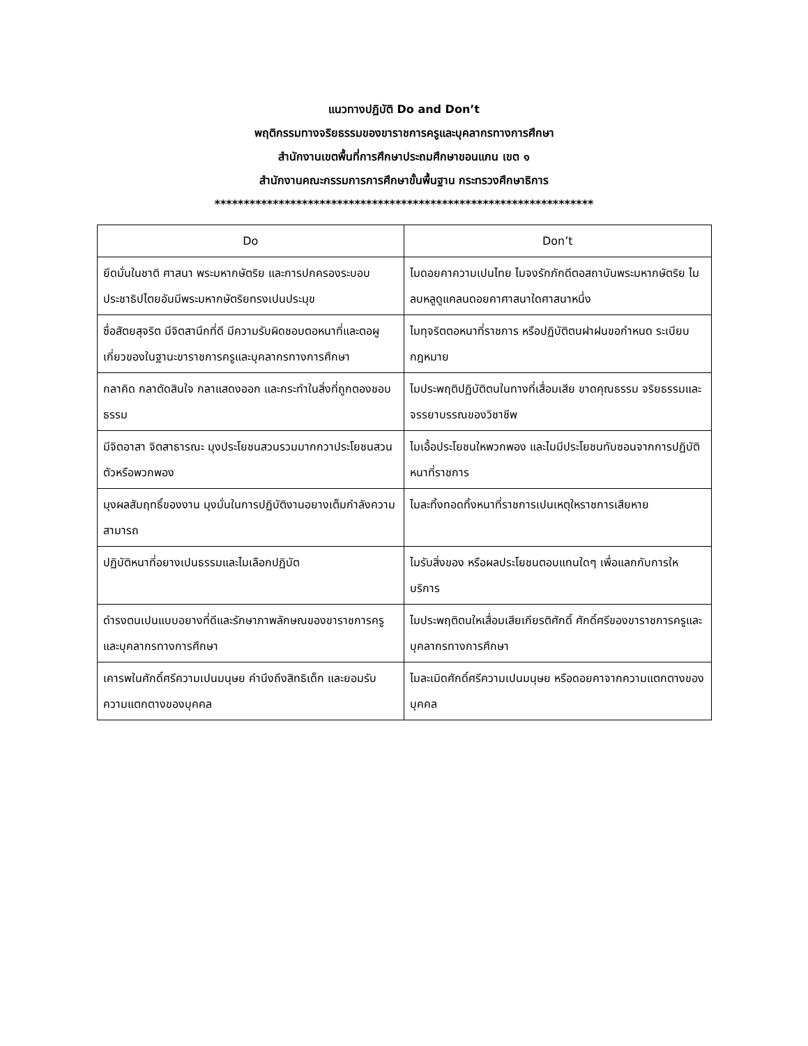แนวทางปฏิบัติ Do and Don’t
พฤติกรรมทางจริยธรรมของขาราชการครูและบุคลากรทางการศึกษา
สำนักงานเขตพื้นที่การศึกษาประถมศึกษาขอนแกน เขต ๑
สำนักงานคณะกรรมการการศึกษาขั้นพื้นฐาน กระทรวงศึกษาธิการ
*****************************************************************
| Do | Don’t |
| --- | --- |
| ยึดมั่นในชาติ ศาสนา พระมหากษัตริย และการปกครองระบอบประชาธิปไตยอันมีพระมหากษัตริยทรงเปนประมุข | ไมดอยคาความเปนไทย ไมจงรักภักดีตอสถาบันพระมหากษัตริย ไมลบหลูดูแคลนดอยคาศาสนาใดศาสนาหนึ่ง |
| ซื่อสัตยสุจริต มีจิตสานึกที่ดี มีความรับผิดชอบตอหนาที่และตอผูเกี่ยวของในฐานะขาราชการครูและบุคลากรทางการศึกษา | ไมทุจริตตอหนาที่ราชการ หรือปฏิบัติตนฝาฝนขอกำหนด ระเบียบ กฎหมาย |
| กลาคิด กลาตัดสินใจ กลาแสดงออก และกระทำในสิ่งที่ถูกตองชอบธรรม | ไมประพฤติปฏิบัติตนในทางที่เสื่อมเสีย ขาดคุณธรรม จริยธรรมและจรรยาบรรณของวิชาชีพ |
| มีจิตอาสา จิตสาธารณะ มุงประโยชนสวนรวมมากกวาประโยชนสวนตัวหรือพวกพอง | ไมเอื้อประโยชนใหพวกพอง และไมมีประโยชนทับซอนจากการปฏิบัติหนาที่ราชการ |
| มุงผลสัมฤทธิ์ของงาน มุงมั่นในการปฏิบัติงานอยางเต็มกำลังความสามารถ | ไมละทิ้งทอดทิ้งหนาที่ราชการเปนเหตุใหราชการเสียหาย |
| ปฏิบัติหนาที่อยางเปนธรรมและไมเลือกปฏิบัต | ไมรับสิ่งของ หรือผลประโยชนตอบแทนใดๆ เพื่อแลกกับการใหบริการ |
| ดำรงตนเปนแบบอยางที่ดีและรักษาภาพลักษณของขาราชการครูและบุคลากรทางการศึกษา | ไมประพฤติตนใหเสื่อมเสียเกียรติศักดิ์ ศักดิ์ศรีของขาราชการครูและบุคลากรทางการศึกษา |
| เคารพในศักดิ์ศรีความเปนมนุษย คำนึงถึงสิทธิเด็ก และยอมรับความแตกตางของบุคคล | ไมละเมิดศักดิ์ศรีความเปนมนุษย หรือดอยคาจากความแตกตางของบุคคล |